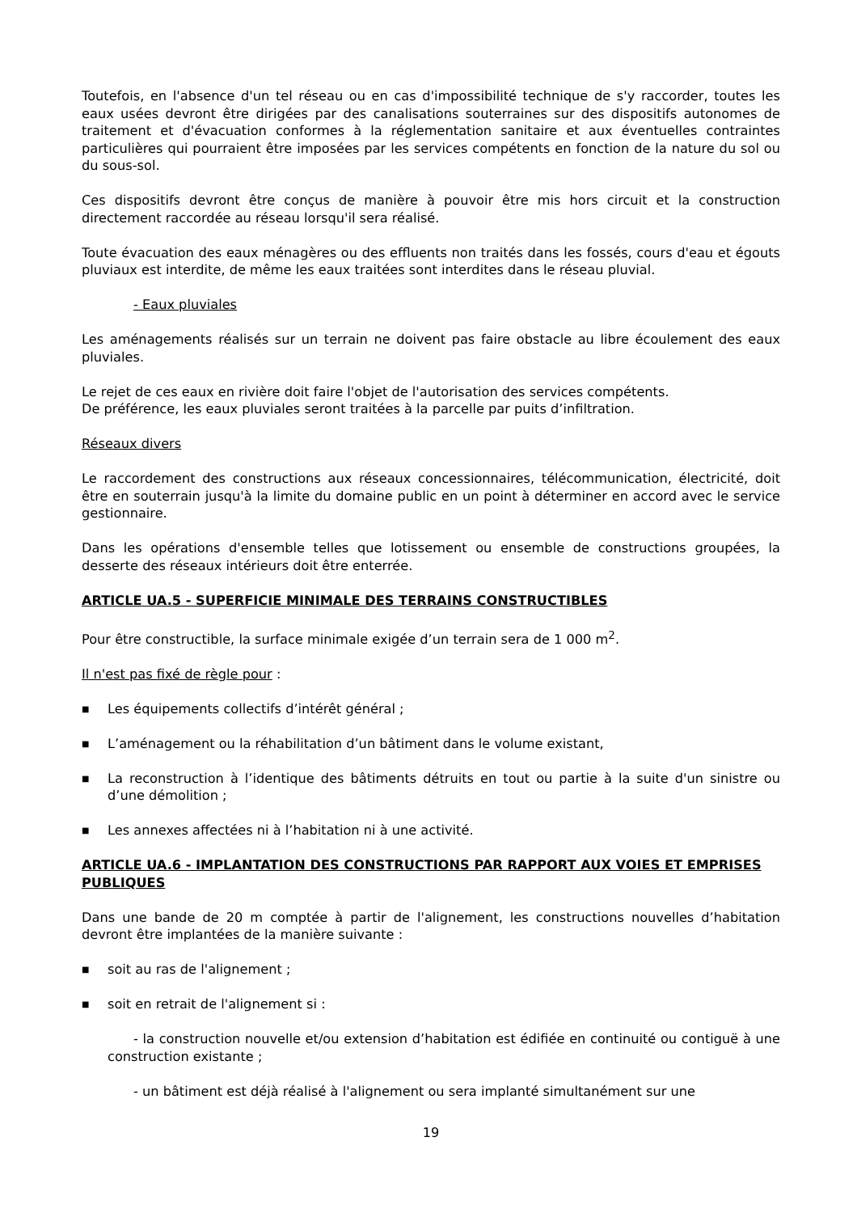Toutefois, en l'absence d'un tel réseau ou en cas d'impossibilité technique de s'y raccorder, toutes les eaux usées devront être dirigées par des canalisations souterraines sur des dispositifs autonomes de traitement et d'évacuation conformes à la réglementation sanitaire et aux éventuelles contraintes particulières qui pourraient être imposées par les services compétents en fonction de la nature du sol ou du sous-sol.
Ces dispositifs devront être conçus de manière à pouvoir être mis hors circuit et la construction directement raccordée au réseau lorsqu'il sera réalisé.
Toute évacuation des eaux ménagères ou des effluents non traités dans les fossés, cours d'eau et égouts pluviaux est interdite, de même les eaux traitées sont interdites dans le réseau pluvial.
- Eaux pluviales
Les aménagements réalisés sur un terrain ne doivent pas faire obstacle au libre écoulement des eaux pluviales.
Le rejet de ces eaux en rivière doit faire l'objet de l'autorisation des services compétents.
De préférence, les eaux pluviales seront traitées à la parcelle par puits d’infiltration.
Réseaux divers
Le raccordement des constructions aux réseaux concessionnaires, télécommunication, électricité, doit être en souterrain jusqu'à la limite du domaine public en un point à déterminer en accord avec le service gestionnaire.
Dans les opérations d'ensemble telles que lotissement ou ensemble de constructions groupées, la desserte des réseaux intérieurs doit être enterrée.
ARTICLE UA.5 - SUPERFICIE MINIMALE DES TERRAINS CONSTRUCTIBLES
Pour être constructible, la surface minimale exigée d’un terrain sera de 1 000 m<sup>2</sup>.
Il n'est pas fixé de règle pour :
■ Les équipements collectifs d’intérêt général ;
■ L’aménagement ou la réhabilitation d’un bâtiment dans le volume existant,
■ La reconstruction à l’identique des bâtiments détruits en tout ou partie à la suite d'un sinistre ou d’une démolition ;
■ Les annexes affectées ni à l’habitation ni à une activité.
ARTICLE UA.6 - IMPLANTATION DES CONSTRUCTIONS PAR RAPPORT AUX VOIES ET EMPRISES PUBLIQUES
Dans une bande de 20 m comptée à partir de l'alignement, les constructions nouvelles d’habitation devront être implantées de la manière suivante :
■ soit au ras de l'alignement ;
■ soit en retrait de l'alignement si :
- la construction nouvelle et/ou extension d’habitation est édifiée en continuité ou contiguë à une construction existante ;
- un bâtiment est déjà réalisé à l'alignement ou sera implanté simultanément sur une
19